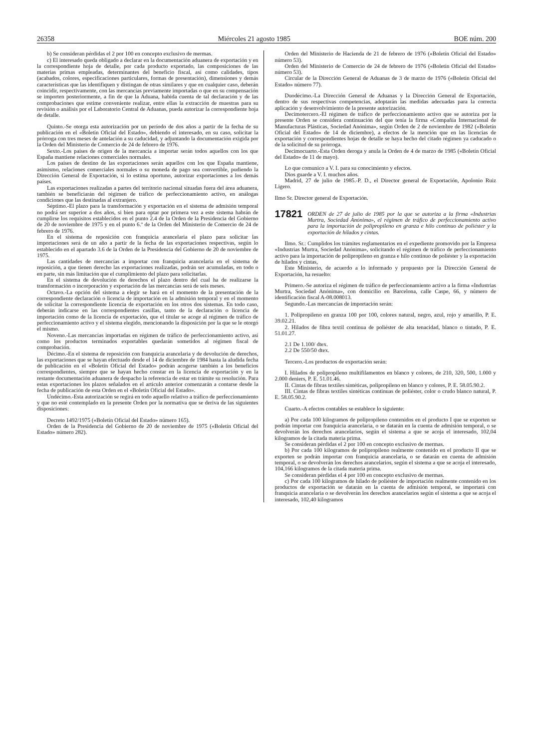26358 Miércoles 21 agosto 1985 BOE núm. 200
b) Se consideran pérdidas el 2 por 100 en concepto exclusivo de mermas.
c) El interesado queda obligado a declarar en la documentación aduanera de exportación y en la correspondiente hoja de detalle, por cada producto exportado, las composiciones de las materias primas empleadas, determinantes del beneficio fiscal, así como calidades, tipos (acabados, colores, especificaciones particulares, formas de presentación), dimensiones y demás características que las identifiquen y distingan de otras similares y que en cualquier caso, deberán coincidir, respectivamente, con las mercancías previamente importadas o que en su compensación se importen posteriormente, a fin de que la Aduana, habida cuenta de tal declaración y de las comprobaciones que estime conveniente realizar, entre ellas la extracción de muestras para su revisión o análisis por el Laboratorio Central de Aduanas, pueda autorizar la correspondiente hoja de detalle.
Quinto.-Se otorga esta autorización por un período de dos años a partir de la fecha de su publicación en el «Boletín Oficial del Estado», debiendo el interesado, en su caso, solicitar la prórroga con tres meses de antelación a su caducidad, y adjuntando la documentación exigida por la Orden del Ministerio de Comercio de 24 de febrero de 1976.
Sexto.-Los países de origen de la mercancía a importar serán todos aquellos con los que España mantiene relaciones comerciales normales.
Los países de destino de las exportaciones serán aquellos con los que España mantiene, asimismo, relaciones comerciales normales o su moneda de pago sea convertible, pudiendo la Dirección General de Exportación, si lo estima oportuno, autorizar exportaciones a los demás países.
Las exportaciones realizadas a partes del territorio nacional situadas fuera del área aduanera, también se beneficiarán del régimen de tráfico de perfeccionamiento activo, en análogas condiciones que las destinadas al extranjero.
Séptimo.-El plazo para la transformación y exportación en el sistema de admisión temporal no podrá ser superior a dos años, si bien para optar por primera vez a este sistema habrán de cumplirse los requisitos establecidos en el punto 2.4 de la Orden de la Presidencia del Gobierno de 20 de noviembre de 1975 y en el punto 6.º de la Orden del Ministerio de Comercio de 24 de febrero de 1976.
En el sistema de reposición con franquicia arancelaria el plazo para solicitar las importaciones será de un año a partir de la fecha de las exportaciones respectivas, según lo establecido en el apartado 3.6 de la Orden de la Presidencia del Gobierno de 20 de noviembre de 1975.
Las cantidades de mercancías a importar con franquicia arancelaria en el sistema de reposición, a que tienen derecho las exportaciones realizadas, podrán ser acumuladas, en todo o en parte, sin más limitación que el cumplimiento del plazo para solicitarlas.
En el sistema de devolución de derechos el plazo dentro del cual ha de realizarse la transformación o incorporación y exportación de las mercancías será de seis meses.
Octavo.-La opción del sistema a elegir se hará en el momento de la presentación de la correspondiente declaración o licencia de importación en la admisión temporal y en el momento de solicitar la correspondiente licencia de exportación en los otros dos sistemas. En todo caso, deberán indicarse en las correspondientes casillas, tanto de la declaración o licencia de importación como de la licencia de exportación, que el titular se acoge al régimen de tráfico de perfeccionamiento activo y el sistema elegido, mencionando la disposición por la que se le otorgó el mismo.
Noveno.-Las mercancías importadas en régimen de tráfico de perfeccionamiento activo, así como los productos terminados exportables quedarán sometidos al régimen fiscal de comprobación.
Décimo.-En el sistema de reposición con franquicia arancelaria y de devolución de derechos, las exportaciones que se hayan efectuado desde el 14 de diciembre de 1984 hasta la aludida fecha de publicación en el «Boletín Oficial del Estado» podrán acogerse también a los beneficios correspondientes, siempre que se hayan hecho constar en la licencia de exportación y en la restante documentación aduanera de despacho la referencia de estar en trámite su resolución. Para estas exportaciones los plazos señalados en el artículo anterior comenzarán a contarse desde la fecha de publicación de esta Orden en el «Boletín Oficial del Estado».
Undécimo.-Esta autorización se regirá en todo aquello relativo a tráfico de perfeccionamiento y que no esté contemplado en la presente Orden por la normativa que se deriva de las siguientes disposiciones:
Decreto 1492/1975 («Boletín Oficial del Estado» número 165).
Orden de la Presidencia del Gobierno de 20 de noviembre de 1975 («Boletín Oficial del Estado» número 282).
Orden del Ministerio de Hacienda de 21 de febrero de 1976 («Boletín Oficial del Estado» número 53).
Orden del Ministerio de Comercio de 24 de febrero de 1976 («Boletín Oficial del Estado» número 53).
Circular de la Dirección General de Aduanas de 3 de marzo de 1976 («Boletín Oficial del Estado» número 77).
Duodécimo.-La Dirección General de Aduanas y la Dirección General de Exportación, dentro de sus respectivas competencias, adoptarán las medidas adecuadas para la correcta aplicación y desenvolvimiento de la presente autorización.
Decimotercero.-El régimen de tráfico de perfeccionamiento activo que se autoriza por la presente Orden se considera continuación del que tenía la firma «Compañía Internacional de Manufacturas Plásticas, Sociedad Anónima», según Orden de 2 de noviembre de 1982 («Boletín Oficial del Estado» de 14 de diciembre), a efectos de la mención que en las licencias de exportación y correspondientes hojas de detalle se haya hecho del citado régimen ya caducado o de la solicitud de su prórroga.
Decimocuarto.-Esta Orden deroga y anula la Orden de 4 de marzo de 1985 («Boletín Oficial del Estado» de 11 de mayo).
Lo que comunico a V. I. para su conocimiento y efectos.
Dios guarde a V. I. muchos años.
Madrid, 27 de julio de 1985.-P. D., el Director general de Exportación, Apolonio Ruiz Ligero.
Ilmo Sr. Director general de Exportación.
17821 ORDEN de 27 de julio de 1985 por la que se autoriza a la firma «Industrias Murtra, Sociedad Anónima», el régimen de tráfico de perfeccionamiento activo para la importación de polipropileno en granza e hilo continuo de poliéster y la exportación de hilados y cintas.
Ilmo. Sr.: Cumplidos los trámites reglamentarios en el expediente promovido por la Empresa «Industrias Murtra, Sociedad Anónima», solicitando el régimen de tráfico de perfeccionamiento activo para la importación de polipropileno en granza e hilo continuo de poliéster y la exportación de hilados y cintas,
Este Ministerio, de acuerdo a lo informado y propuesto por la Dirección General de Exportación, ha resuelto:
Primero.-Se autoriza el régimen de tráfico de perfeccionamiento activo a la firma «Industrias Murtra, Sociedad Anónima», con domicilio en Barcelona, calle Caspe, 66, y número de identificación fiscal A-08.008013.
Segundo.-Las mercancías de importación serán:
1. Polipropileno en granza 100 por 100, colores natural, negro, azul, rojo y amarillo, P. E. 39.02.21.
2. Hilados de fibra textil continua de poliéster de alta tenacidad, blanco o tintado, P. E. 51.01.27.
2.1 De 1.100/ dtex.
2.2 De 550/50 dtex.
Tercero.-Los productos de exportación serán:
I. Hilados de polipropileno multifilamentos en blanco y colores, de 210, 320, 500, 1.000 y 2.000 deniers, P. E. 51.01.46.
II. Cintas de fibras textiles sintéticas, polipropileno en blanco y colores, P. E. 58.05.90.2.
III. Cintas de fibras textiles sintéticas continuas de poliéster, color o crudo blanco natural, P. E. 58.05.90.2.
Cuarto.-A efectos contables se establece lo siguiente:
a) Por cada 100 kilogramos de polipropileno contenidos en el producto I que se exporten se podrán importar con franquicia arancelaria, o se datarán en la cuenta de admisión temporal, o se devolverán los derechos arancelarios, según el sistema a que se acoja el interesado, 102,04 kilogramos de la citada materia prima.
Se consideran pérdidas el 2 por 100 en concepto exclusivo de mermas.
b) Por cada 100 kilogramos de polipropileno realmente contenido en el producto II que se exporten se podrán importar con franquicia arancelaria, o se datarán en cuenta de admisión temporal, o se devolverán los derechos arancelarios, según el sistema a que se acoja el interesado, 104,166 kilogramos de la citada materia prima.
Se consideran pérdidas el 4 por 100 en concepto exclusivo de mermas.
c) Por cada 100 kilogramos de hilado de poliéster de importación realmente contenido en los productos de exportación se datarán en la cuenta de admisión temporal, se importará con franquicia arancelaria o se devolverán los derechos arancelarios según el sistema a que se acoja el interesado, 102,40 kilogramos